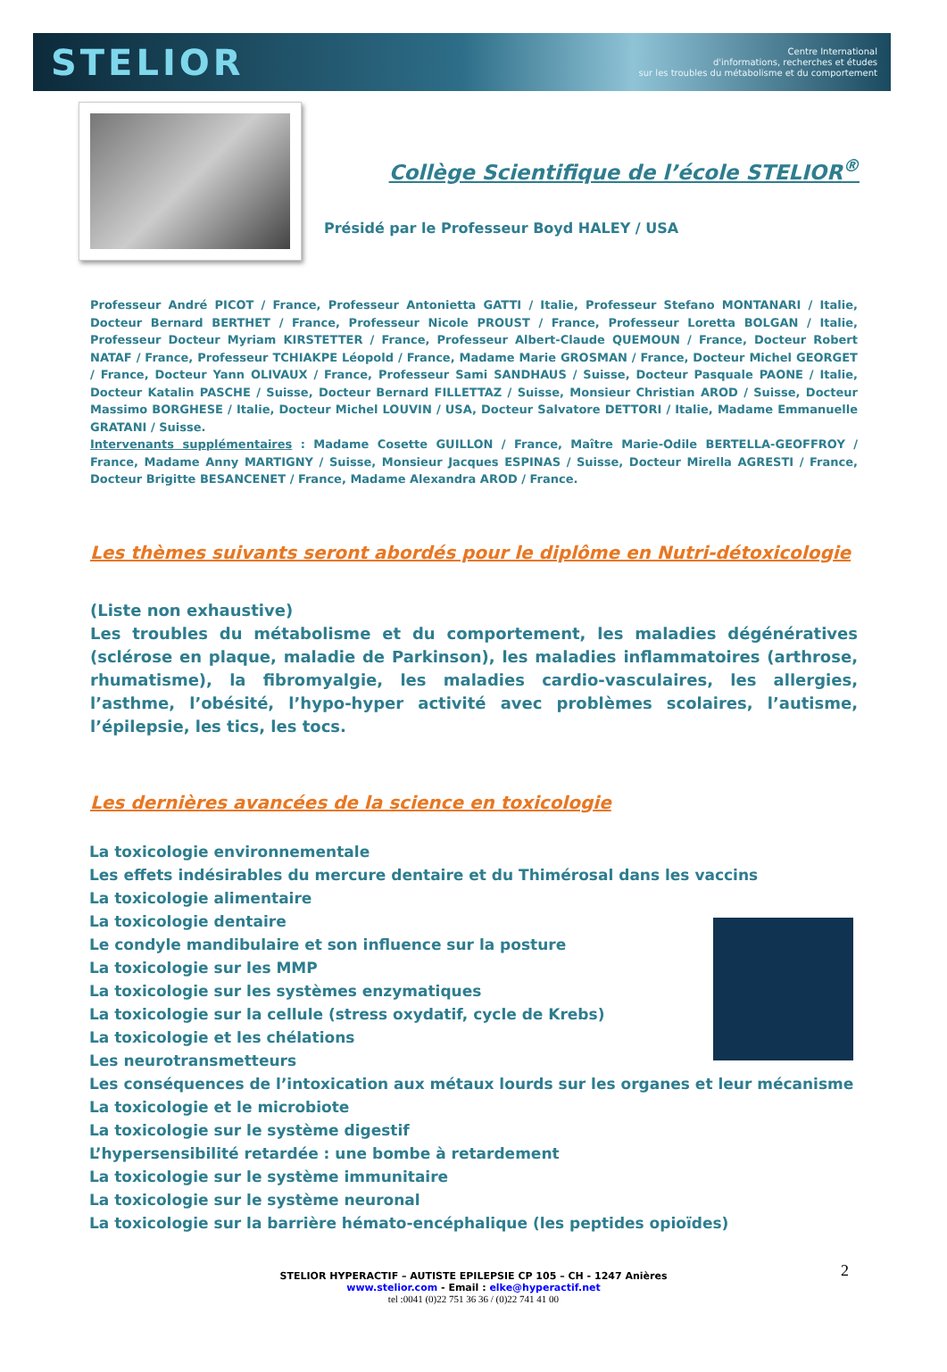STELIOR
Centre International
d'informations, recherches et études
sur les troubles du métabolisme et du comportement
Collège Scientifique de l’école STELIOR<sup>®</sup>
Présidé par le Professeur Boyd HALEY / USA
Professeur André PICOT / France, Professeur Antonietta GATTI / Italie, Professeur Stefano MONTANARI / Italie, Docteur Bernard BERTHET / France, Professeur Nicole PROUST / France, Professeur Loretta BOLGAN / Italie, Professeur Docteur Myriam KIRSTETTER / France, Professeur Albert-Claude QUEMOUN / France, Docteur Robert NATAF / France, Professeur TCHIAKPE Léopold / France, Madame Marie GROSMAN / France, Docteur Michel GEORGET / France, Docteur Yann OLIVAUX / France, Professeur Sami SANDHAUS / Suisse, Docteur Pasquale PAONE / Italie, Docteur Katalin PASCHE / Suisse, Docteur Bernard FILLETTAZ / Suisse, Monsieur Christian AROD / Suisse, Docteur Massimo BORGHESE / Italie, Docteur Michel LOUVIN / USA, Docteur Salvatore DETTORI / Italie, Madame Emmanuelle GRATANI / Suisse.
Intervenants supplémentaires : Madame Cosette GUILLON / France, Maître Marie-Odile BERTELLA-GEOFFROY / France, Madame Anny MARTIGNY / Suisse, Monsieur Jacques ESPINAS / Suisse, Docteur Mirella AGRESTI / France, Docteur Brigitte BESANCENET / France, Madame Alexandra AROD / France.
Les thèmes suivants seront abordés pour le diplôme en Nutri-détoxicologie
(Liste non exhaustive)
Les troubles du métabolisme et du comportement, les maladies dégénératives (sclérose en plaque, maladie de Parkinson), les maladies inflammatoires (arthrose, rhumatisme), la fibromyalgie, les maladies cardio-vasculaires, les allergies, l’asthme, l’obésité, l’hypo-hyper activité avec problèmes scolaires, l’autisme, l’épilepsie, les tics, les tocs.
Les dernières avancées de la science en toxicologie
La toxicologie environnementale
Les effets indésirables du mercure dentaire et du Thimérosal dans les vaccins
La toxicologie alimentaire
La toxicologie dentaire
Le condyle mandibulaire et son influence sur la posture
La toxicologie sur les MMP
La toxicologie sur les systèmes enzymatiques
La toxicologie sur la cellule (stress oxydatif, cycle de Krebs)
La toxicologie et les chélations
Les neurotransmetteurs
Les conséquences de l’intoxication aux métaux lourds sur les organes et leur mécanisme
La toxicologie et le microbiote
La toxicologie sur le système digestif
L’hypersensibilité retardée : une bombe à retardement
La toxicologie sur le système immunitaire
La toxicologie sur le système neuronal
La toxicologie sur la barrière hémato-encéphalique (les peptides opioïdes)
2 STELIOR HYPERACTIF – AUTISTE EPILEPSIE CP 105 – CH - 1247 Anières
www.stelior.com - Email : elke@hyperactif.net
tel :0041 (0)22 751 36 36 / (0)22 741 41 00